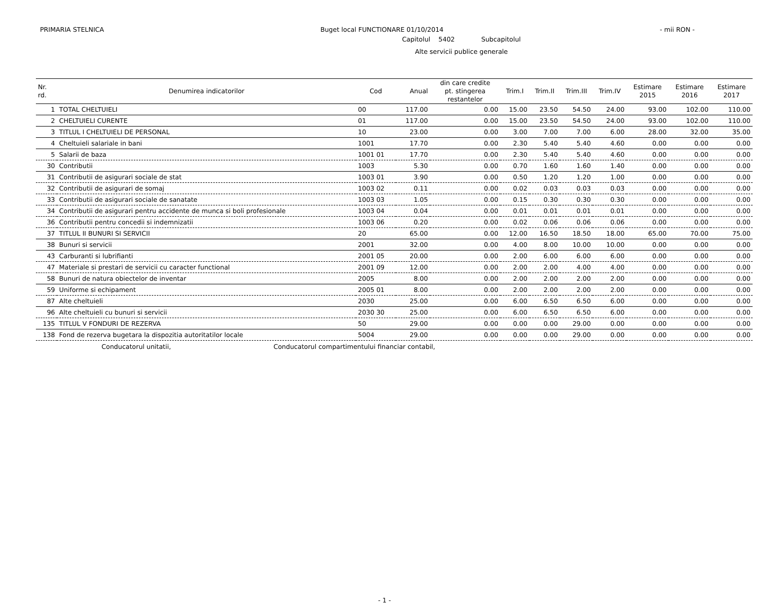PRIMARIA STELNICA Buget local FUNCTIONARE 01/10/2014 - mii RON -
Capitolul 5402 Subcapitolul
Alte servicii publice generale
| Nr. rd. | Denumirea indicatorilor | Cod | Anual | din care credite pt. stingerea restantelor | Trim.I | Trim.II | Trim.III | Trim.IV | Estimare 2015 | Estimare 2016 | Estimare 2017 |
| --- | --- | --- | --- | --- | --- | --- | --- | --- | --- | --- | --- |
| 1 | TOTAL CHELTUIELI | 00 | 117.00 | 0.00 | 15.00 | 23.50 | 54.50 | 24.00 | 93.00 | 102.00 | 110.00 |
| 2 | CHELTUIELI CURENTE | 01 | 117.00 | 0.00 | 15.00 | 23.50 | 54.50 | 24.00 | 93.00 | 102.00 | 110.00 |
| 3 | TITLUL I CHELTUIELI DE PERSONAL | 10 | 23.00 | 0.00 | 3.00 | 7.00 | 7.00 | 6.00 | 28.00 | 32.00 | 35.00 |
| 4 | Cheltuieli salariale in bani | 1001 | 17.70 | 0.00 | 2.30 | 5.40 | 5.40 | 4.60 | 0.00 | 0.00 | 0.00 |
| 5 | Salarii de baza | 1001 01 | 17.70 | 0.00 | 2.30 | 5.40 | 5.40 | 4.60 | 0.00 | 0.00 | 0.00 |
| 30 | Contributii | 1003 | 5.30 | 0.00 | 0.70 | 1.60 | 1.60 | 1.40 | 0.00 | 0.00 | 0.00 |
| 31 | Contributii de asigurari sociale de stat | 1003 01 | 3.90 | 0.00 | 0.50 | 1.20 | 1.20 | 1.00 | 0.00 | 0.00 | 0.00 |
| 32 | Contributii de asigurari de somaj | 1003 02 | 0.11 | 0.00 | 0.02 | 0.03 | 0.03 | 0.03 | 0.00 | 0.00 | 0.00 |
| 33 | Contributii de asigurari sociale de sanatate | 1003 03 | 1.05 | 0.00 | 0.15 | 0.30 | 0.30 | 0.30 | 0.00 | 0.00 | 0.00 |
| 34 | Contributii de asigurari pentru accidente de munca si boli profesionale | 1003 04 | 0.04 | 0.00 | 0.01 | 0.01 | 0.01 | 0.01 | 0.00 | 0.00 | 0.00 |
| 36 | Contributii pentru concedii si indemnizatii | 1003 06 | 0.20 | 0.00 | 0.02 | 0.06 | 0.06 | 0.06 | 0.00 | 0.00 | 0.00 |
| 37 | TITLUL II BUNURI SI SERVICII | 20 | 65.00 | 0.00 | 12.00 | 16.50 | 18.50 | 18.00 | 65.00 | 70.00 | 75.00 |
| 38 | Bunuri si servicii | 2001 | 32.00 | 0.00 | 4.00 | 8.00 | 10.00 | 10.00 | 0.00 | 0.00 | 0.00 |
| 43 | Carburanti si lubrifianti | 2001 05 | 20.00 | 0.00 | 2.00 | 6.00 | 6.00 | 6.00 | 0.00 | 0.00 | 0.00 |
| 47 | Materiale si prestari de servicii cu caracter functional | 2001 09 | 12.00 | 0.00 | 2.00 | 2.00 | 4.00 | 4.00 | 0.00 | 0.00 | 0.00 |
| 58 | Bunuri de natura obiectelor de inventar | 2005 | 8.00 | 0.00 | 2.00 | 2.00 | 2.00 | 2.00 | 0.00 | 0.00 | 0.00 |
| 59 | Uniforme si echipament | 2005 01 | 8.00 | 0.00 | 2.00 | 2.00 | 2.00 | 2.00 | 0.00 | 0.00 | 0.00 |
| 87 | Alte cheltuieli | 2030 | 25.00 | 0.00 | 6.00 | 6.50 | 6.50 | 6.00 | 0.00 | 0.00 | 0.00 |
| 96 | Alte cheltuieli cu bunuri si servicii | 2030 30 | 25.00 | 0.00 | 6.00 | 6.50 | 6.50 | 6.00 | 0.00 | 0.00 | 0.00 |
| 135 | TITLUL V FONDURI DE REZERVA | 50 | 29.00 | 0.00 | 0.00 | 0.00 | 29.00 | 0.00 | 0.00 | 0.00 | 0.00 |
| 138 | Fond de rezerva bugetara la dispozitia autoritatilor locale | 5004 | 29.00 | 0.00 | 0.00 | 0.00 | 29.00 | 0.00 | 0.00 | 0.00 | 0.00 |
Conducatorul unitatii, Conducatorul compartimentului financiar contabil,
- 1 -